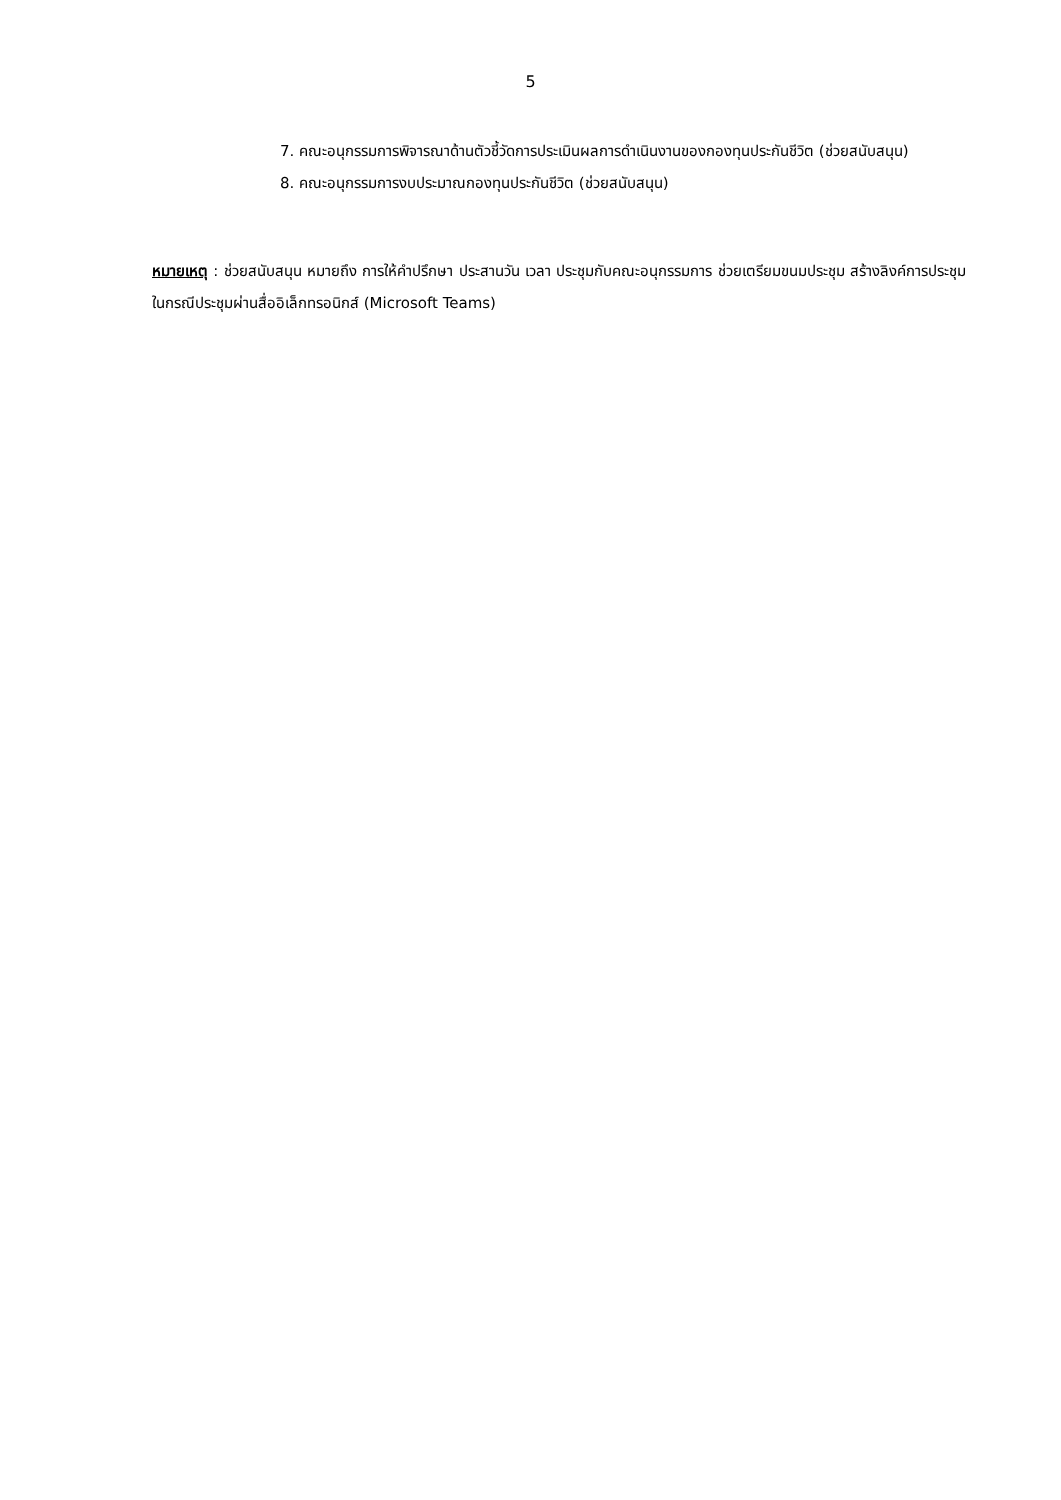5
7. คณะอนุกรรมการพิจารณาด้านตัวชี้วัดการประเมินผลการดำเนินงานของกองทุนประกันชีวิต (ช่วยสนับสนุน)
8. คณะอนุกรรมการงบประมาณกองทุนประกันชีวิต (ช่วยสนับสนุน)
หมายเหตุ : ช่วยสนับสนุน หมายถึง การให้คำปรึกษา ประสานวัน เวลา ประชุมกับคณะอนุกรรมการ ช่วยเตรียมขนมประชุม สร้างลิงค์การประชุมในกรณีประชุมผ่านสื่ออิเล็กทรอนิกส์ (Microsoft Teams)